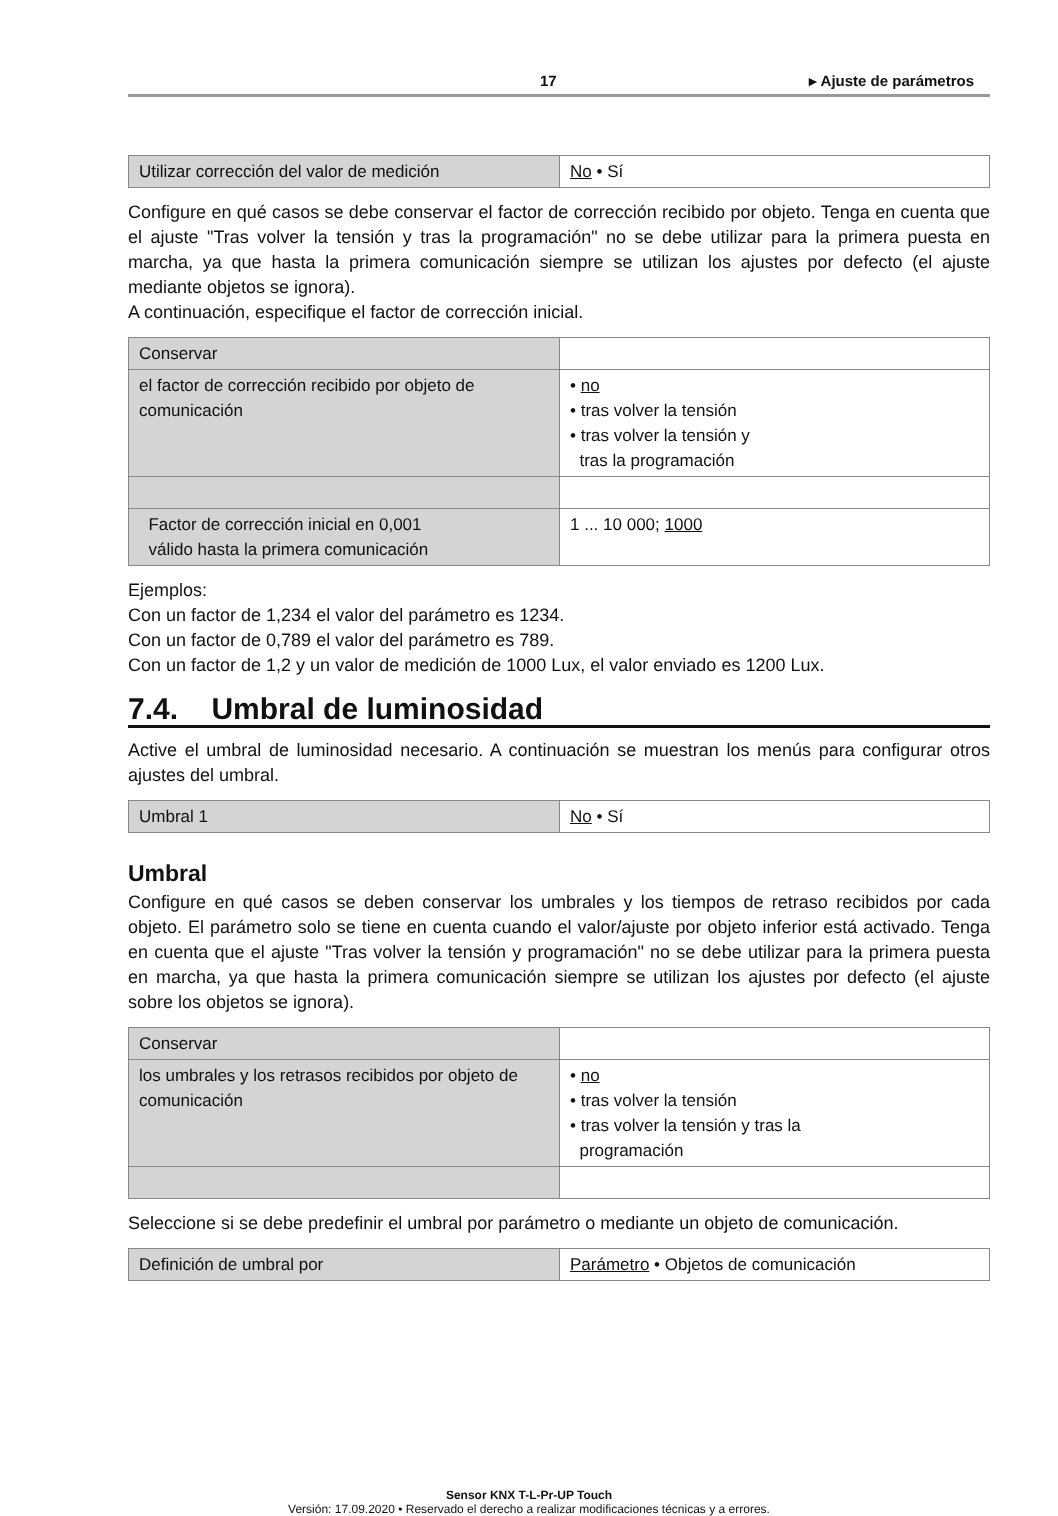17 ▸ Ajuste de parámetros
| Utilizar corrección del valor de medición | No • Sí |
Configure en qué casos se debe conservar el factor de corrección recibido por objeto. Tenga en cuenta que el ajuste "Tras volver la tensión y tras la programación" no se debe utilizar para la primera puesta en marcha, ya que hasta la primera comunicación siempre se utilizan los ajustes por defecto (el ajuste mediante objetos se ignora).
A continuación, especifique el factor de corrección inicial.
| Conservar | |
| el factor de corrección recibido por objeto de comunicación | • no • tras volver la tensión • tras volver la tensión y tras la programación |
| Factor de corrección inicial en 0,001 válido hasta la primera comunicación | 1 ... 10 000; 1000 |
Ejemplos:
Con un factor de 1,234 el valor del parámetro es 1234.
Con un factor de 0,789 el valor del parámetro es 789.
Con un factor de 1,2 y un valor de medición de 1000 Lux, el valor enviado es 1200 Lux.
7.4. Umbral de luminosidad
Active el umbral de luminosidad necesario. A continuación se muestran los menús para configurar otros ajustes del umbral.
| Umbral 1 | No • Sí |
Umbral
Configure en qué casos se deben conservar los umbrales y los tiempos de retraso recibidos por cada objeto. El parámetro solo se tiene en cuenta cuando el valor/ajuste por objeto inferior está activado. Tenga en cuenta que el ajuste "Tras volver la tensión y programación" no se debe utilizar para la primera puesta en marcha, ya que hasta la primera comunicación siempre se utilizan los ajustes por defecto (el ajuste sobre los objetos se ignora).
| Conservar | |
| los umbrales y los retrasos recibidos por objeto de comunicación | • no • tras volver la tensión • tras volver la tensión y tras la programación |
Seleccione si se debe predefinir el umbral por parámetro o mediante un objeto de comunicación.
| Definición de umbral por | Parámetro • Objetos de comunicación |
Sensor KNX T-L-Pr-UP Touch
Versión: 17.09.2020 • Reservado el derecho a realizar modificaciones técnicas y a errores.